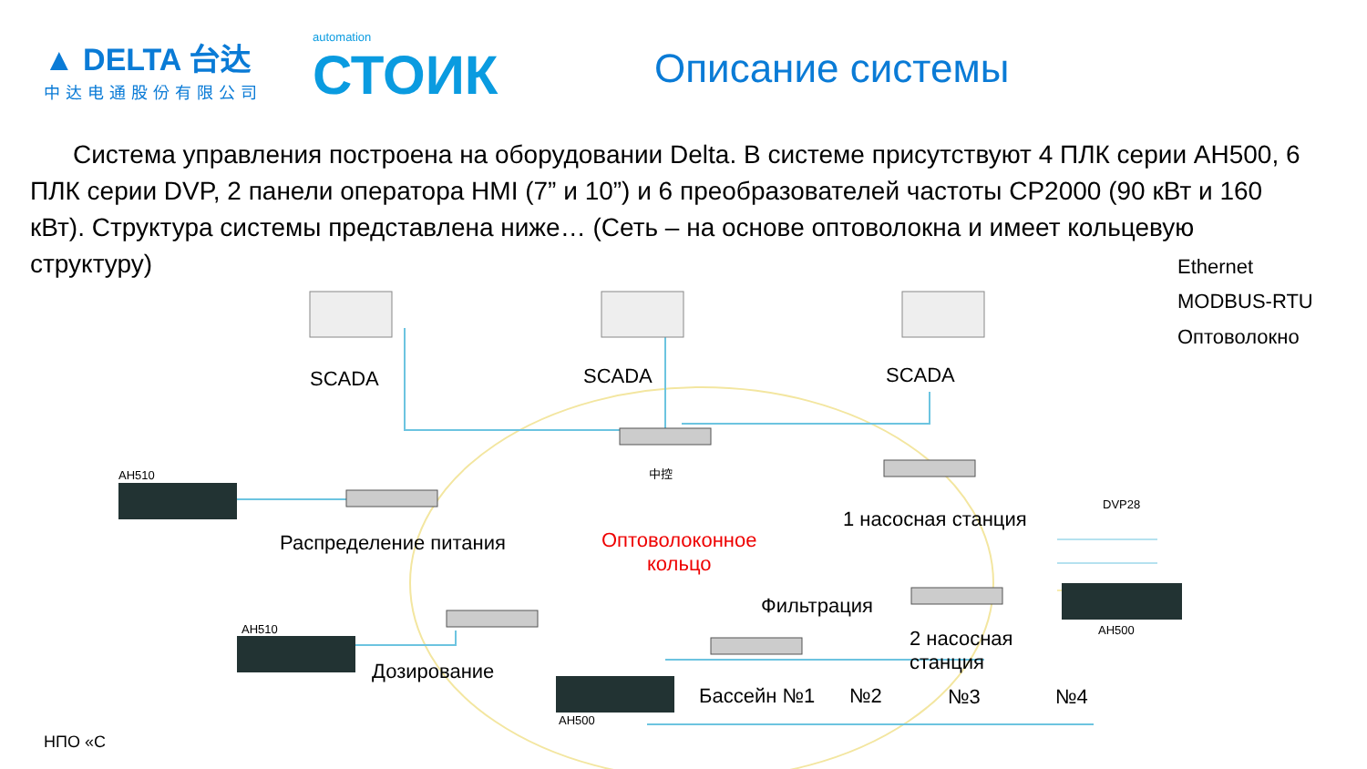▲ DELTA 台达
中达电通股份有限公司
automation
СТОИК
Описание системы
Система управления построена на оборудовании Delta. В системе присутствуют 4 ПЛК серии AH500, 6 ПЛК серии DVP, 2 панели оператора HMI (7” и 10”) и 6 преобразователей частоты CP2000 (90 кВт и 160 кВт). Структура системы представлена ниже… (Сеть – на основе оптоволокна и имеет кольцевую структуру)
Ethernet
MODBUS-RTU
Оптоволокно
SCADA SCADA SCADA
中控
AH510
DVP28
1 насосная станция
Распределение питания
Оптоволоконное
кольцо
Фильтрация
AH510 AH500
2 насосная
станция
Дозирование
Бассейн №1 №2 №3 №4
AH500
НПО «С